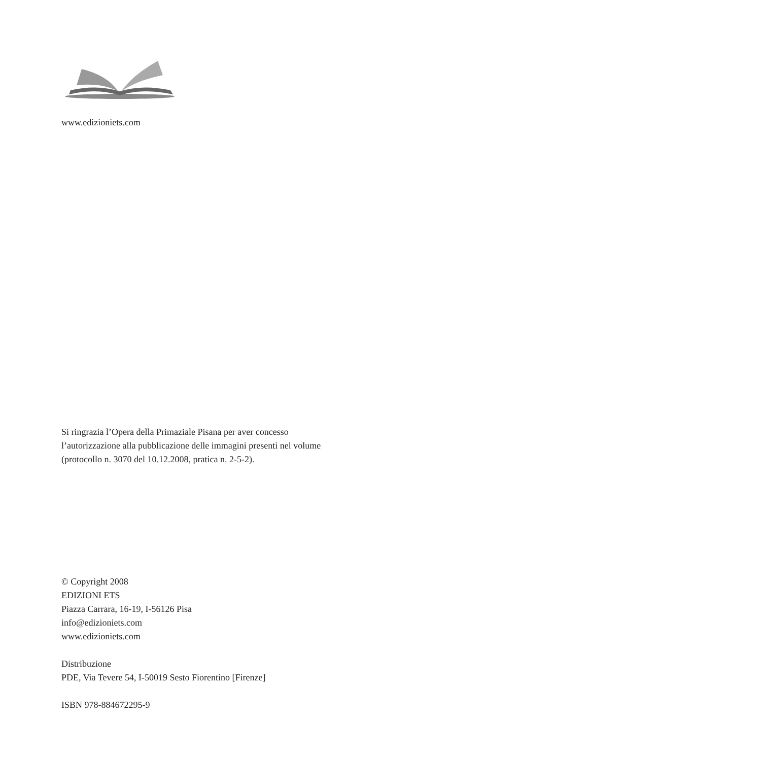www.edizioniets.com
Si ringrazia l’Opera della Primaziale Pisana per aver concesso
l’autorizzazione alla pubblicazione delle immagini presenti nel volume
(protocollo n. 3070 del 10.12.2008, pratica n. 2-5-2).
© Copyright 2008
EDIZIONI ETS
Piazza Carrara, 16-19, I-56126 Pisa
info@edizioniets.com
www.edizioniets.com
Distribuzione
PDE, Via Tevere 54, I-50019 Sesto Fiorentino [Firenze]
ISBN 978-884672295-9